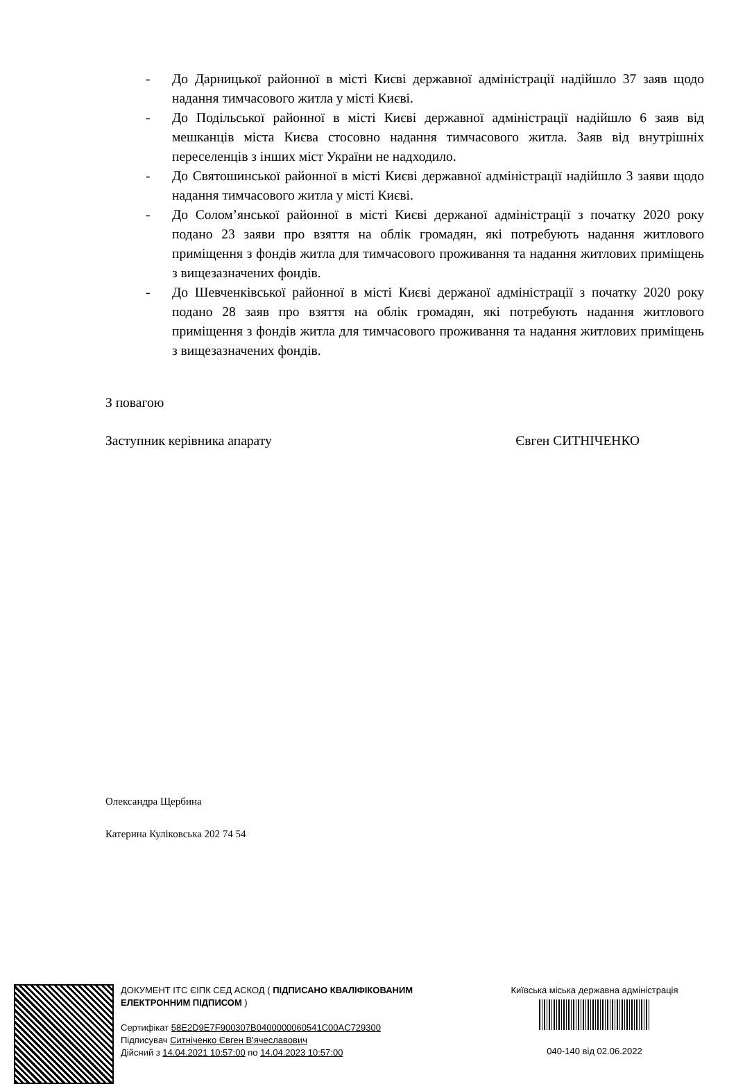- До Дарницької районної в місті Києві державної адміністрації надійшло 37 заяв щодо надання тимчасового житла у місті Києві.
- До Подільської районної в місті Києві державної адміністрації надійшло 6 заяв від мешканців міста Києва стосовно надання тимчасового житла. Заяв від внутрішніх переселенців з інших міст України не надходило.
- До Святошинської районної в місті Києві державної адміністрації надійшло 3 заяви щодо надання тимчасового житла у місті Києві.
- До Солом’янської районної в місті Києві держаної адміністрації з початку 2020 року подано 23 заяви про взяття на облік громадян, які потребують надання житлового приміщення з фондів житла для тимчасового проживання та надання житлових приміщень з вищезазначених фондів.
- До Шевченківської районної в місті Києві держаної адміністрації з початку 2020 року подано 28 заяв про взяття на облік громадян, які потребують надання житлового приміщення з фондів житла для тимчасового проживання та надання житлових приміщень з вищезазначених фондів.
З повагою
Заступник керівника апарату Євген СИТНІЧЕНКО
Олександра Щербина
Катерина Куліковська 202 74 54
ДОКУМЕНТ ІТС ЄІПК СЕД АСКОД ( ПІДПИСАНО КВАЛІФІКОВАНИМ ЕЛЕКТРОННИМ ПІДПИСОМ )
Сертифікат 58E2D9E7F900307B0400000060541C00AC729300
Підписувач Ситніченко Євген В'ячеславович
Дійсний з 14.04.2021 10:57:00 по 14.04.2023 10:57:00
Київська міська державна адміністрація
040-140 від 02.06.2022